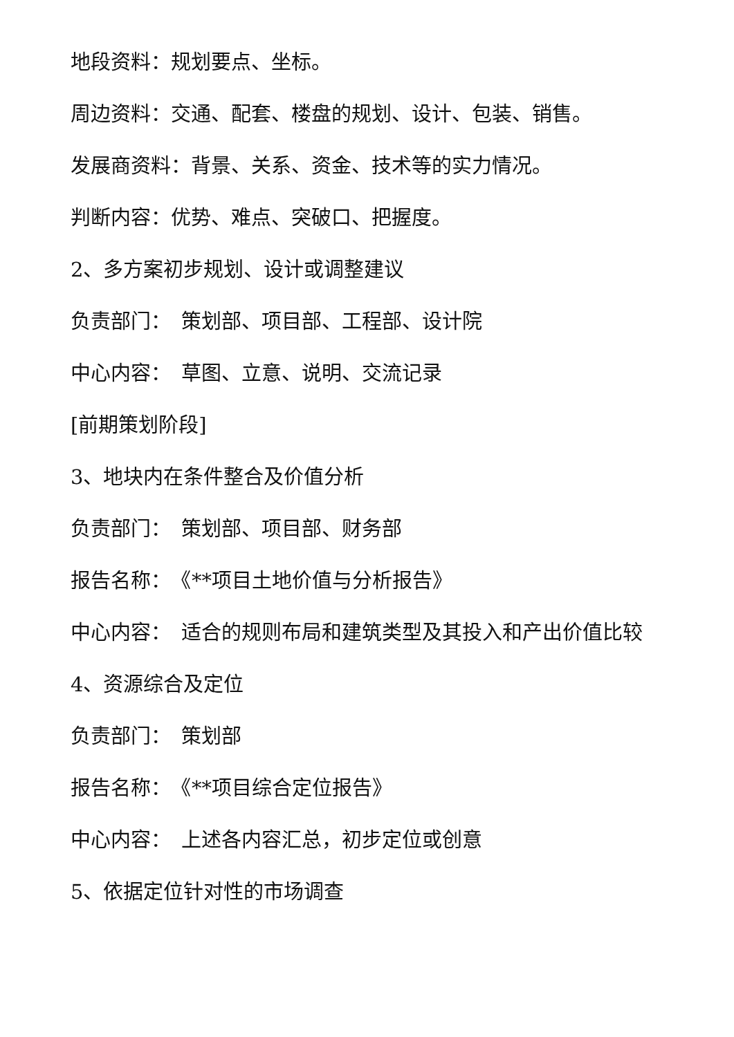地段资料：规划要点、坐标。
周边资料：交通、配套、楼盘的规划、设计、包装、销售。
发展商资料：背景、关系、资金、技术等的实力情况。
判断内容：优势、难点、突破口、把握度。
2、多方案初步规划、设计或调整建议
负责部门：　策划部、项目部、工程部、设计院
中心内容：　草图、立意、说明、交流记录
[前期策划阶段]
3、地块内在条件整合及价值分析
负责部门：　策划部、项目部、财务部
报告名称：　《**项目土地价值与分析报告》
中心内容：　适合的规则布局和建筑类型及其投入和产出价值比较
4、资源综合及定位
负责部门：　策划部
报告名称：　《**项目综合定位报告》
中心内容：　上述各内容汇总，初步定位或创意
5、依据定位针对性的市场调查